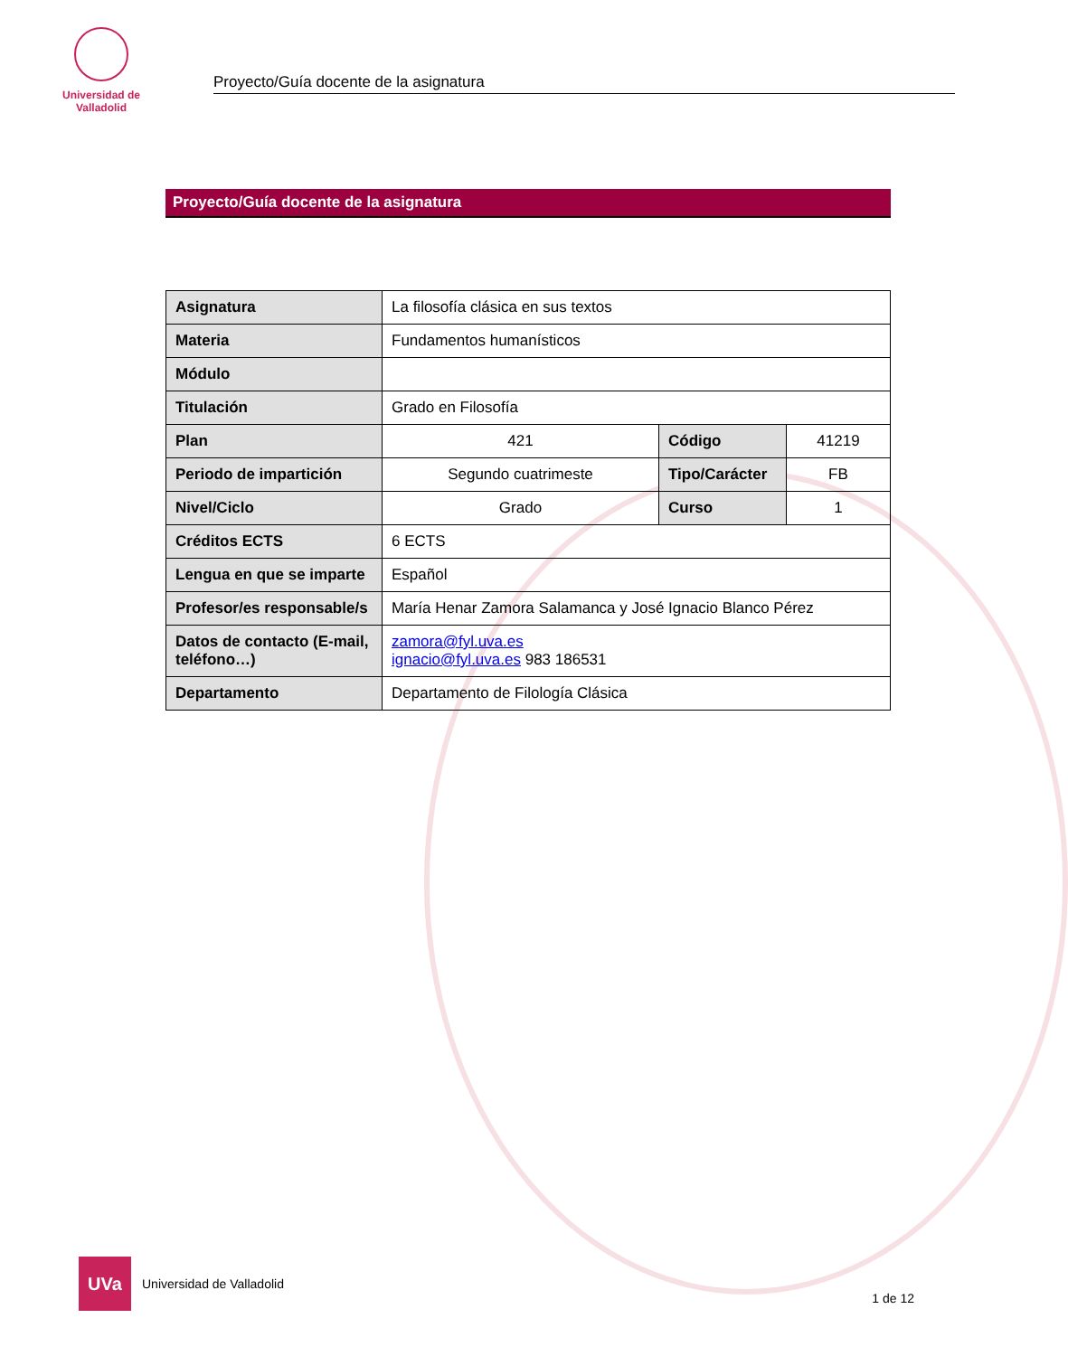Universidad de Valladolid
Proyecto/Guía docente de la asignatura
Proyecto/Guía docente de la asignatura
| Asignatura | La filosofía clásica en sus textos | | |
| Materia | Fundamentos humanísticos | | |
| Módulo | | | |
| Titulación | Grado en Filosofía | | |
| Plan | 421 | Código | 41219 |
| Periodo de impartición | Segundo cuatrimeste | Tipo/Carácter | FB |
| Nivel/Ciclo | Grado | Curso | 1 |
| Créditos ECTS | 6 ECTS | | |
| Lengua en que se imparte | Español | | |
| Profesor/es responsable/s | María Henar Zamora Salamanca y José Ignacio Blanco Pérez | | |
| Datos de contacto (E-mail, teléfono…) | zamora@fyl.uva.es ignacio@fyl.uva.es 983 186531 | | |
| Departamento | Departamento de Filología Clásica | | |
UVa
Universidad de Valladolid
1 de 12